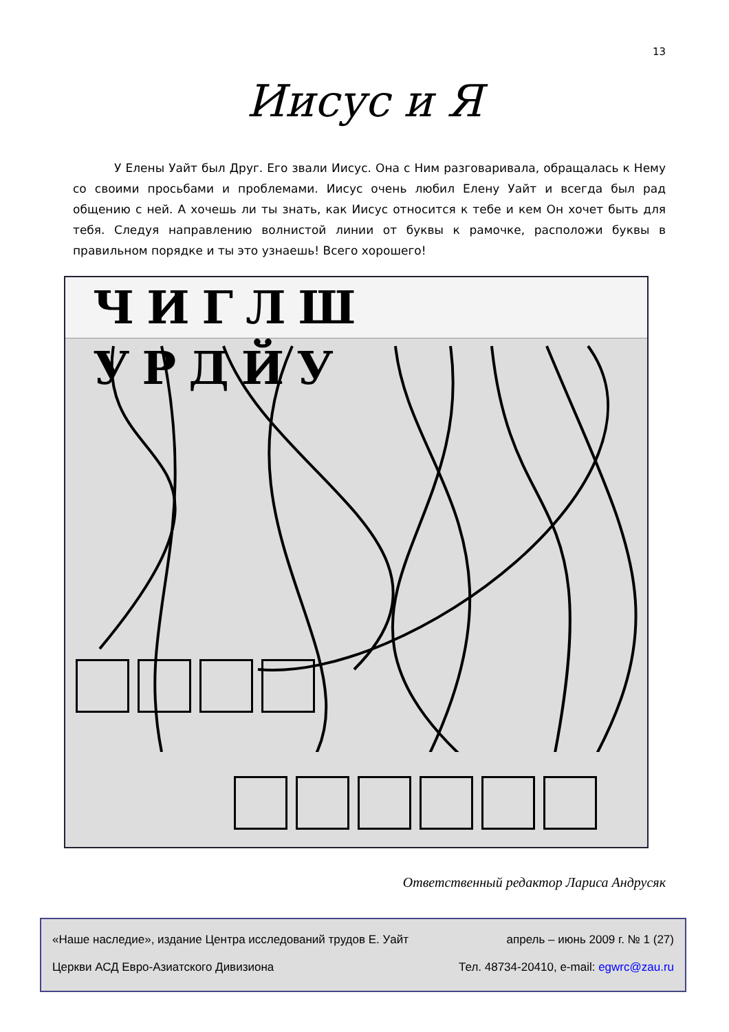13
Иисус и Я
У Елены Уайт был Друг. Его звали Иисус. Она с Ним разговаривала, обращалась к Нему со своими просьбами и проблемами. Иисус очень любил Елену Уайт и всегда был рад общению с ней. А хочешь ли ты знать, как Иисус относится к тебе и кем Он хочет быть для тебя. Следуя направлению волнистой линии от буквы к рамочке, расположи буквы в правильном порядке и ты это узнаешь! Всего хорошего!
ЧИГЛШ УРДЙУ
Ответственный редактор Лариса Андрусяк
«Наше наследие», издание Центра исследований трудов Е. Уайт апрель – июнь 2009 г. № 1 (27)
Церкви АСД Евро-Азиатского Дивизиона Тел. 48734-20410, e-mail: egwrc@zau.ru